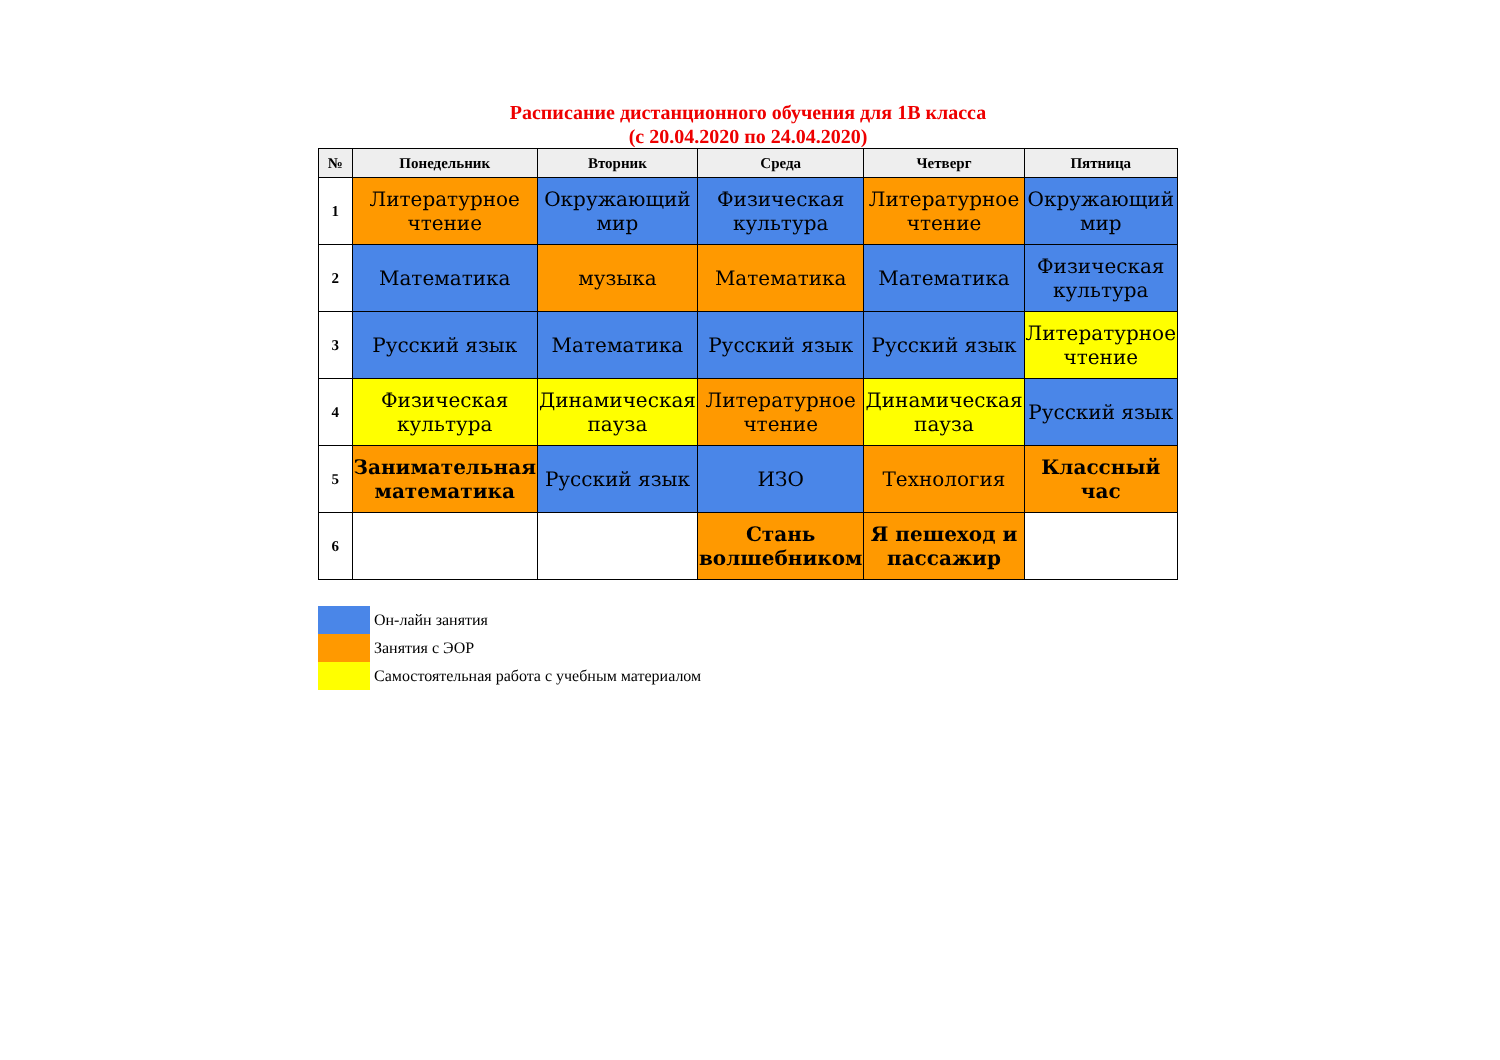Расписание дистанционного обучения для 1В класса
(с 20.04.2020 по 24.04.2020)
| № | Понедельник | Вторник | Среда | Четверг | Пятница |
| --- | --- | --- | --- | --- | --- |
| 1 | Литературное чтение | Окружающий мир | Физическая культура | Литературное чтение | Окружающий мир |
| 2 | Математика | музыка | Математика | Математика | Физическая культура |
| 3 | Русский язык | Математика | Русский язык | Русский язык | Литературное чтение |
| 4 | Физическая культура | Динамическая пауза | Литературное чтение | Динамическая пауза | Русский язык |
| 5 | Занимательная математика | Русский язык | ИЗО | Технология | Классный час |
| 6 | | | Стань волшебником | Я пешеход и пассажир | |
Он-лайн занятия
Занятия с ЭОР
Самостоятельная работа с учебным материалом